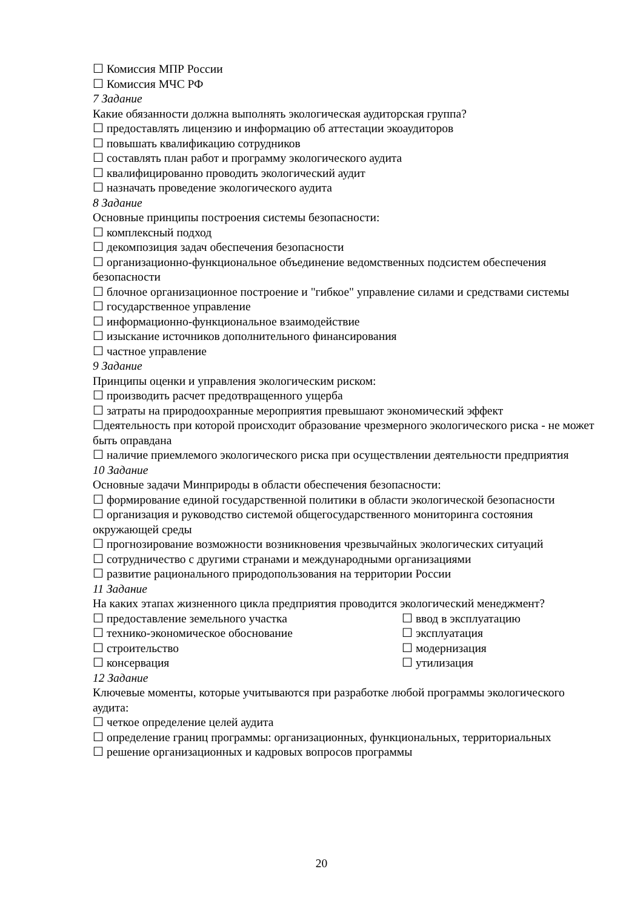☐ Комиссия МПР России
☐ Комиссия МЧС РФ
7 Задание
Какие обязанности должна выполнять экологическая аудиторская группа?
☐ предоставлять лицензию и информацию об аттестации экоаудиторов
☐ повышать квалификацию сотрудников
☐ составлять план работ и программу экологического аудита
☐ квалифицированно проводить экологический аудит
☐ назначать проведение экологического аудита
8 Задание
Основные принципы построения системы безопасности:
☐ комплексный подход
☐ декомпозиция задач обеспечения безопасности
☐ организационно-функциональное объединение ведомственных подсистем обеспечения безопасности
☐ блочное организационное построение и "гибкое" управление силами и средствами системы
☐ государственное управление
☐ информационно-функциональное взаимодействие
☐ изыскание источников дополнительного финансирования
☐ частное управление
9 Задание
Принципы оценки и управления экологическим риском:
☐ производить расчет предотвращенного ущерба
☐ затраты на природоохранные мероприятия превышают экономический эффект
☐деятельность при которой происходит образование чрезмерного экологического риска - не может быть оправдана
☐ наличие приемлемого экологического риска при осуществлении деятельности предприятия
10 Задание
Основные задачи Минприроды в области обеспечения безопасности:
☐ формирование единой государственной политики в области экологической безопасности
☐ организация и руководство системой общегосударственного мониторинга состояния окружающей среды
☐ прогнозирование возможности возникновения чрезвычайных экологических ситуаций
☐ сотрудничество с другими странами и международными организациями
☐ развитие рационального природопользования на территории России
11 Задание
На каких этапах жизненного цикла предприятия проводится экологический менеджмент?
☐ предоставление земельного участка
☐ ввод в эксплуатацию
☐ технико-экономическое обоснование
☐ эксплуатация
☐ строительство ☐ модернизация
☐ консервация ☐ утилизация
12 Задание
Ключевые моменты, которые учитываются при разработке любой программы экологического аудита:
☐ четкое определение целей аудита
☐ определение границ программы: организационных, функциональных, территориальных
☐ решение организационных и кадровых вопросов программы
20